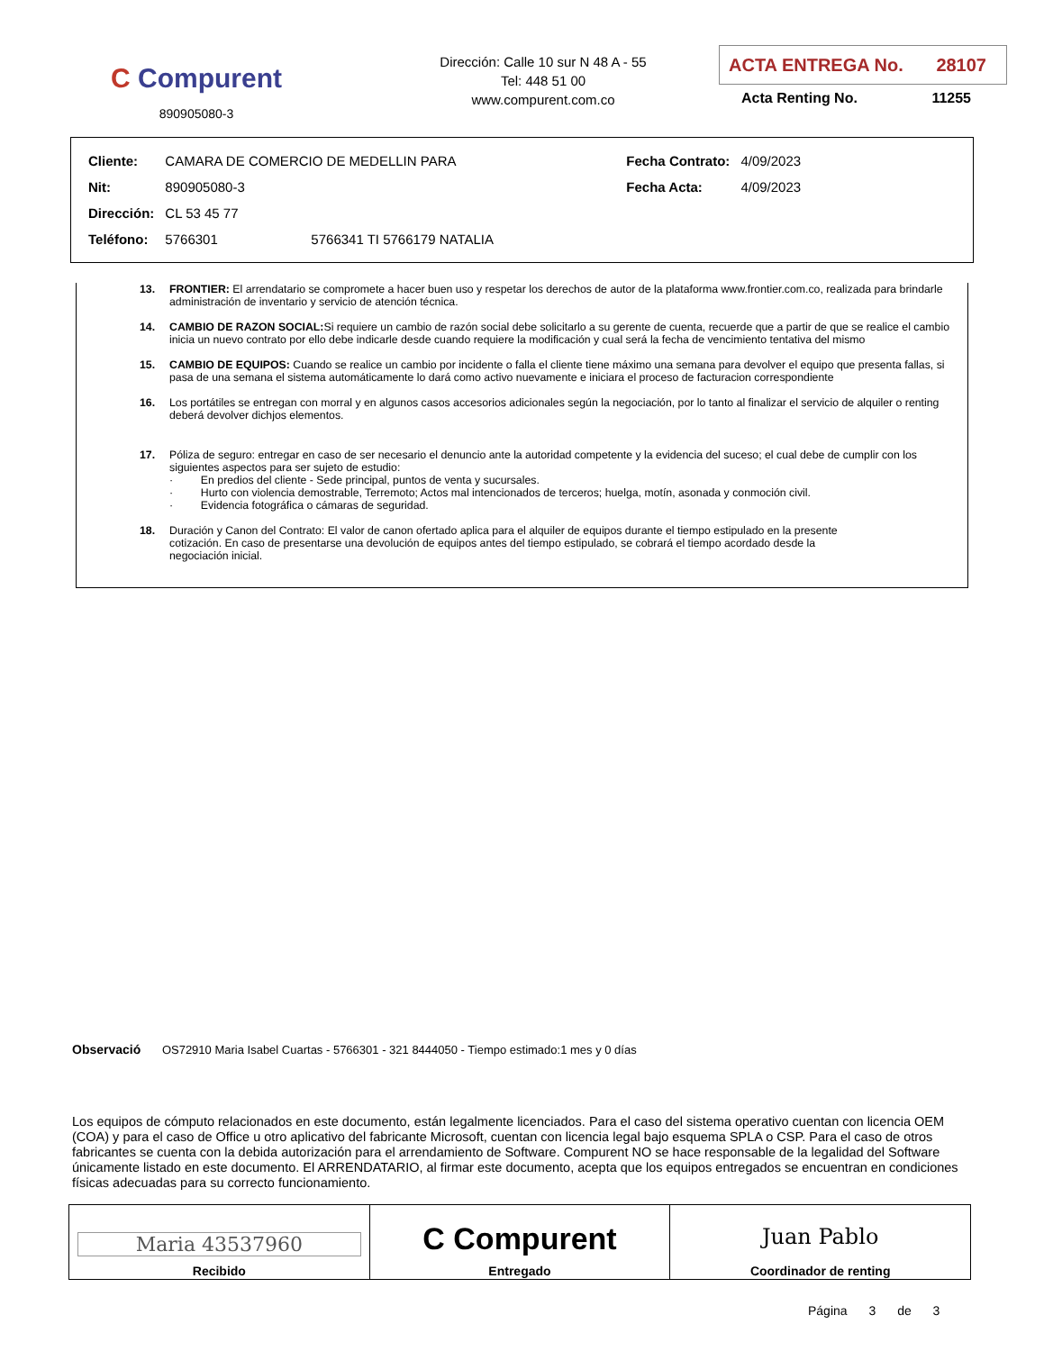C Compurent
890905080-3
Dirección: Calle 10 sur N 48 A - 55
Tel: 448 51 00
www.compurent.com.co
ACTA ENTREGA No. 28107
Acta Renting No. 11255
| Cliente: | CAMARA DE COMERCIO DE MEDELLIN PARA | | Fecha Contrato: | 4/09/2023 |
| Nit: | 890905080-3 | | Fecha Acta: | 4/09/2023 |
| Dirección: | CL 53 45 77 | | | |
| Teléfono: | 5766301 | 5766341 TI 5766179 NATALIA | | |
13. FRONTIER: El arrendatario se compromete a hacer buen uso y respetar los derechos de autor de la plataforma www.frontier.com.co, realizada para brindarle administración de inventario y servicio de atención técnica.
14. CAMBIO DE RAZON SOCIAL: Si requiere un cambio de razón social debe solicitarlo a su gerente de cuenta, recuerde que a partir de que se realice el cambio inicia un nuevo contrato por ello debe indicarle desde cuando requiere la modificación y cual será la fecha de vencimiento tentativa del mismo
15. CAMBIO DE EQUIPOS: Cuando se realice un cambio por incidente o falla el cliente tiene máximo una semana para devolver el equipo que presenta fallas, si pasa de una semana el sistema automáticamente lo dará como activo nuevamente e iniciara el proceso de facturacion correspondiente
16. Los portátiles se entregan con morral y en algunos casos accesorios adicionales según la negociación, por lo tanto al finalizar el servicio de alquiler o renting deberá devolver dichjos elementos.
17. Póliza de seguro: entregar en caso de ser necesario el denuncio ante la autoridad competente y la evidencia del suceso; el cual debe de cumplir con los siguientes aspectos para ser sujeto de estudio:
· En predios del cliente - Sede principal, puntos de venta y sucursales.
· Hurto con violencia demostrable, Terremoto; Actos mal intencionados de terceros; huelga, motín, asonada y conmoción civil.
· Evidencia fotográfica o cámaras de seguridad.
18. Duración y Canon del Contrato: El valor de canon ofertado aplica para el alquiler de equipos durante el tiempo estipulado en la presente cotización. En caso de presentarse una devolución de equipos antes del tiempo estipulado, se cobrará el tiempo acordado desde la negociación inicial.
Observació OS72910 Maria Isabel Cuartas - 5766301 - 321 8444050 - Tiempo estimado:1 mes y 0 días
Los equipos de cómputo relacionados en este documento, están legalmente licenciados. Para el caso del sistema operativo cuentan con licencia OEM (COA) y para el caso de Office u otro aplicativo del fabricante Microsoft, cuentan con licencia legal bajo esquema SPLA o CSP. Para el caso de otros fabricantes se cuenta con la debida autorización para el arrendamiento de Software. Compurent NO se hace responsable de la legalidad del Software únicamente listado en este documento. El ARRENDATARIO, al firmar este documento, acepta que los equipos entregados se encuentran en condiciones físicas adecuadas para su correcto funcionamiento.
| Maria 43537960 Recibido | C Compurent Entregado | Juan Pablo Coordinador de renting |
Página 3 de 3